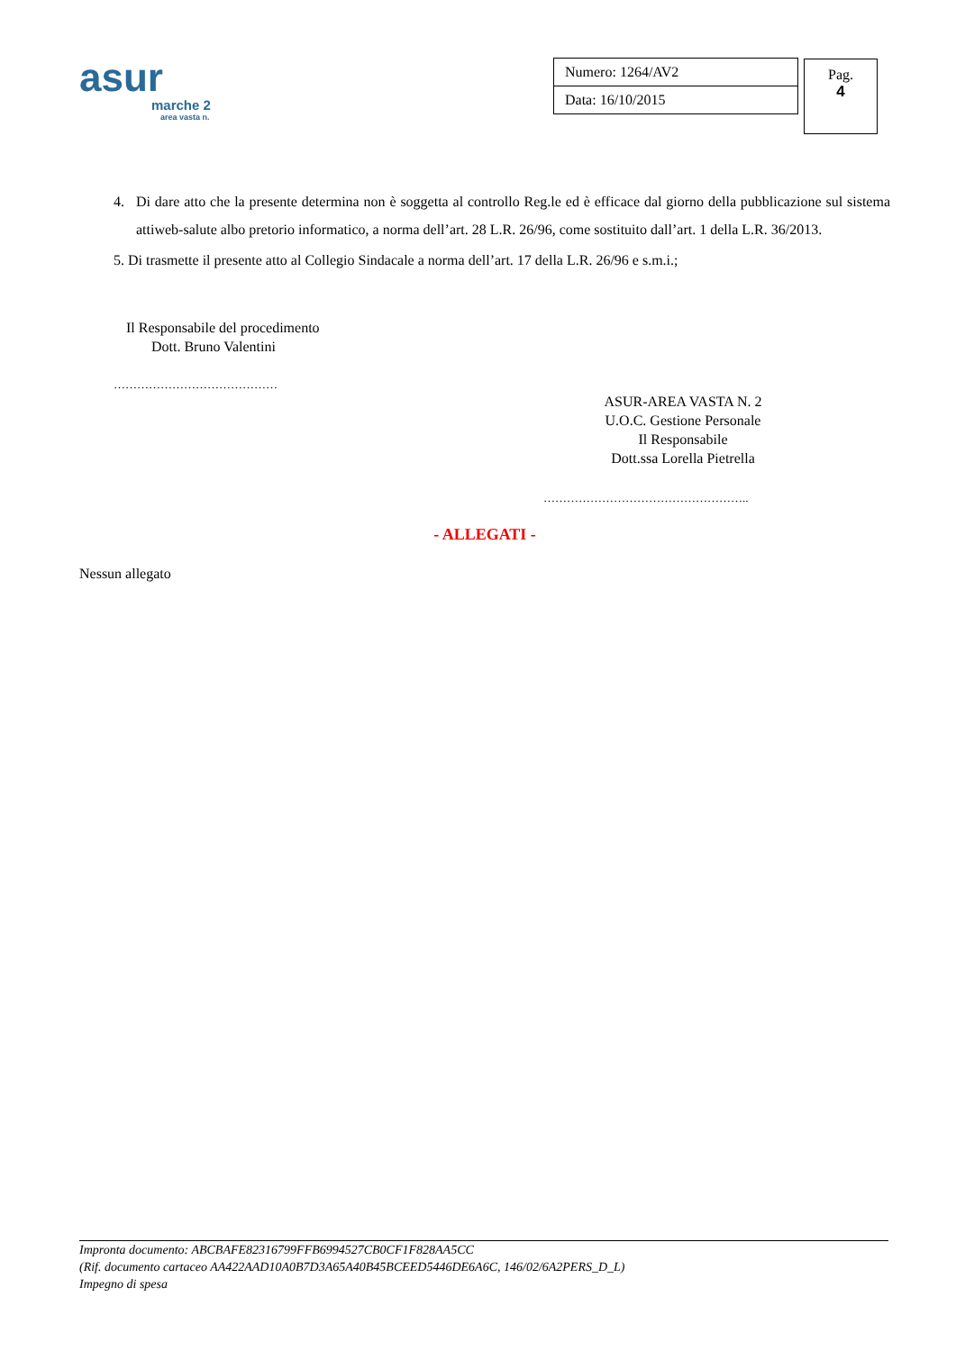asur
marche 2
area vasta n.
| Numero: 1264/AV2 |
| Data: 16/10/2015 |
Pag.
4
4. Di dare atto che la presente determina non è soggetta al controllo Reg.le ed è efficace dal giorno della pubblicazione sul sistema attiweb-salute albo pretorio informatico, a norma dell’art. 28 L.R. 26/96, come sostituito dall’art. 1 della L.R. 36/2013.
5. Di trasmette il presente atto al Collegio Sindacale a norma dell’art. 17 della L.R. 26/96 e s.m.i.;
Il Responsabile del procedimento
Dott. Bruno Valentini
……………………………………
ASUR-AREA VASTA N. 2
U.O.C. Gestione Personale
Il Responsabile
Dott.ssa Lorella Pietrella
……………………………………………..
- ALLEGATI -
Nessun allegato
Impronta documento: ABCBAFE82316799FFB6994527CB0CF1F828AA5CC
(Rif. documento cartaceo AA422AAD10A0B7D3A65A40B45BCEED5446DE6A6C, 146/02/6A2PERS_D_L)
Impegno di spesa